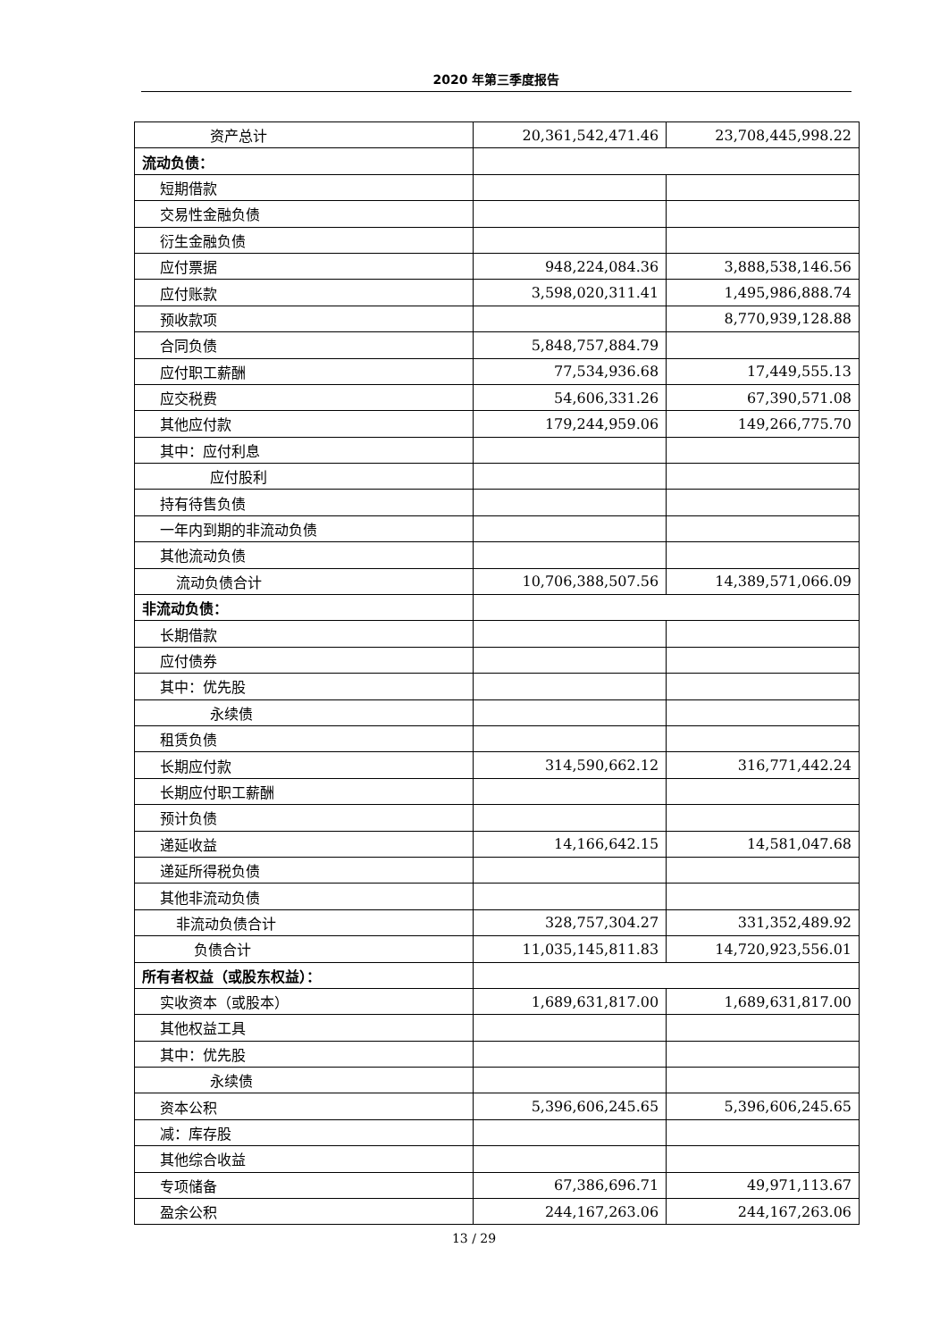2020 年第三季度报告
| 资产总计 | 20,361,542,471.46 | 23,708,445,998.22 |
| 流动负债： | | |
| 短期借款 | | |
| 交易性金融负债 | | |
| 衍生金融负债 | | |
| 应付票据 | 948,224,084.36 | 3,888,538,146.56 |
| 应付账款 | 3,598,020,311.41 | 1,495,986,888.74 |
| 预收款项 | | 8,770,939,128.88 |
| 合同负债 | 5,848,757,884.79 | |
| 应付职工薪酬 | 77,534,936.68 | 17,449,555.13 |
| 应交税费 | 54,606,331.26 | 67,390,571.08 |
| 其他应付款 | 179,244,959.06 | 149,266,775.70 |
| 其中：应付利息 | | |
| 应付股利 | | |
| 持有待售负债 | | |
| 一年内到期的非流动负债 | | |
| 其他流动负债 | | |
| 流动负债合计 | 10,706,388,507.56 | 14,389,571,066.09 |
| 非流动负债： | | |
| 长期借款 | | |
| 应付债券 | | |
| 其中：优先股 | | |
| 永续债 | | |
| 租赁负债 | | |
| 长期应付款 | 314,590,662.12 | 316,771,442.24 |
| 长期应付职工薪酬 | | |
| 预计负债 | | |
| 递延收益 | 14,166,642.15 | 14,581,047.68 |
| 递延所得税负债 | | |
| 其他非流动负债 | | |
| 非流动负债合计 | 328,757,304.27 | 331,352,489.92 |
| 负债合计 | 11,035,145,811.83 | 14,720,923,556.01 |
| 所有者权益（或股东权益）： | | |
| 实收资本（或股本） | 1,689,631,817.00 | 1,689,631,817.00 |
| 其他权益工具 | | |
| 其中：优先股 | | |
| 永续债 | | |
| 资本公积 | 5,396,606,245.65 | 5,396,606,245.65 |
| 减：库存股 | | |
| 其他综合收益 | | |
| 专项储备 | 67,386,696.71 | 49,971,113.67 |
| 盈余公积 | 244,167,263.06 | 244,167,263.06 |
13 / 29